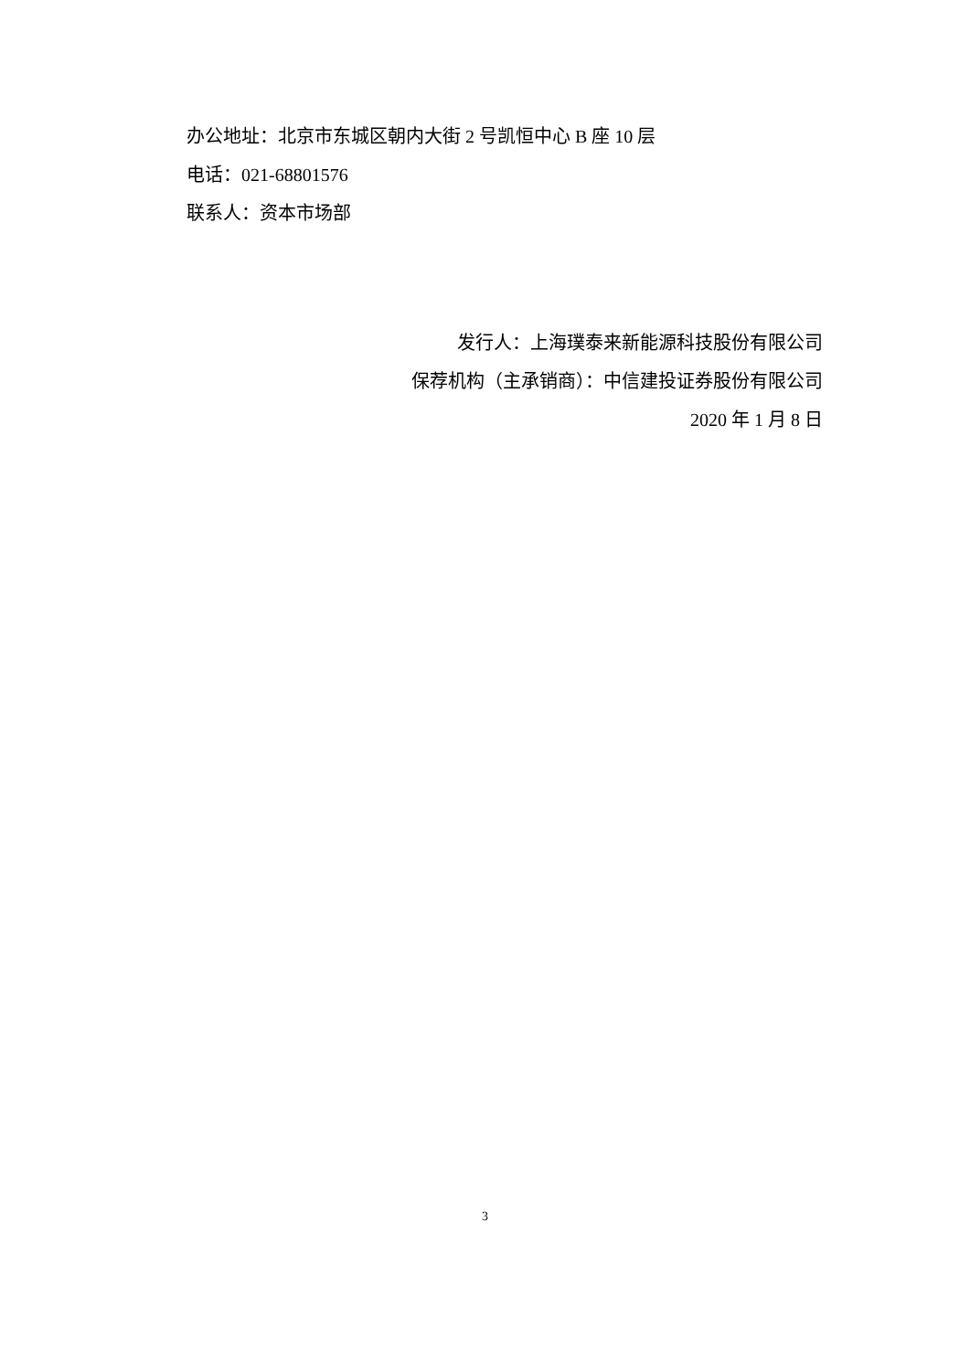办公地址：北京市东城区朝内大街 2 号凯恒中心 B 座 10 层
电话：021-68801576
联系人：资本市场部
发行人：上海璞泰来新能源科技股份有限公司
保荐机构（主承销商）：中信建投证券股份有限公司
2020 年 1 月 8 日
3